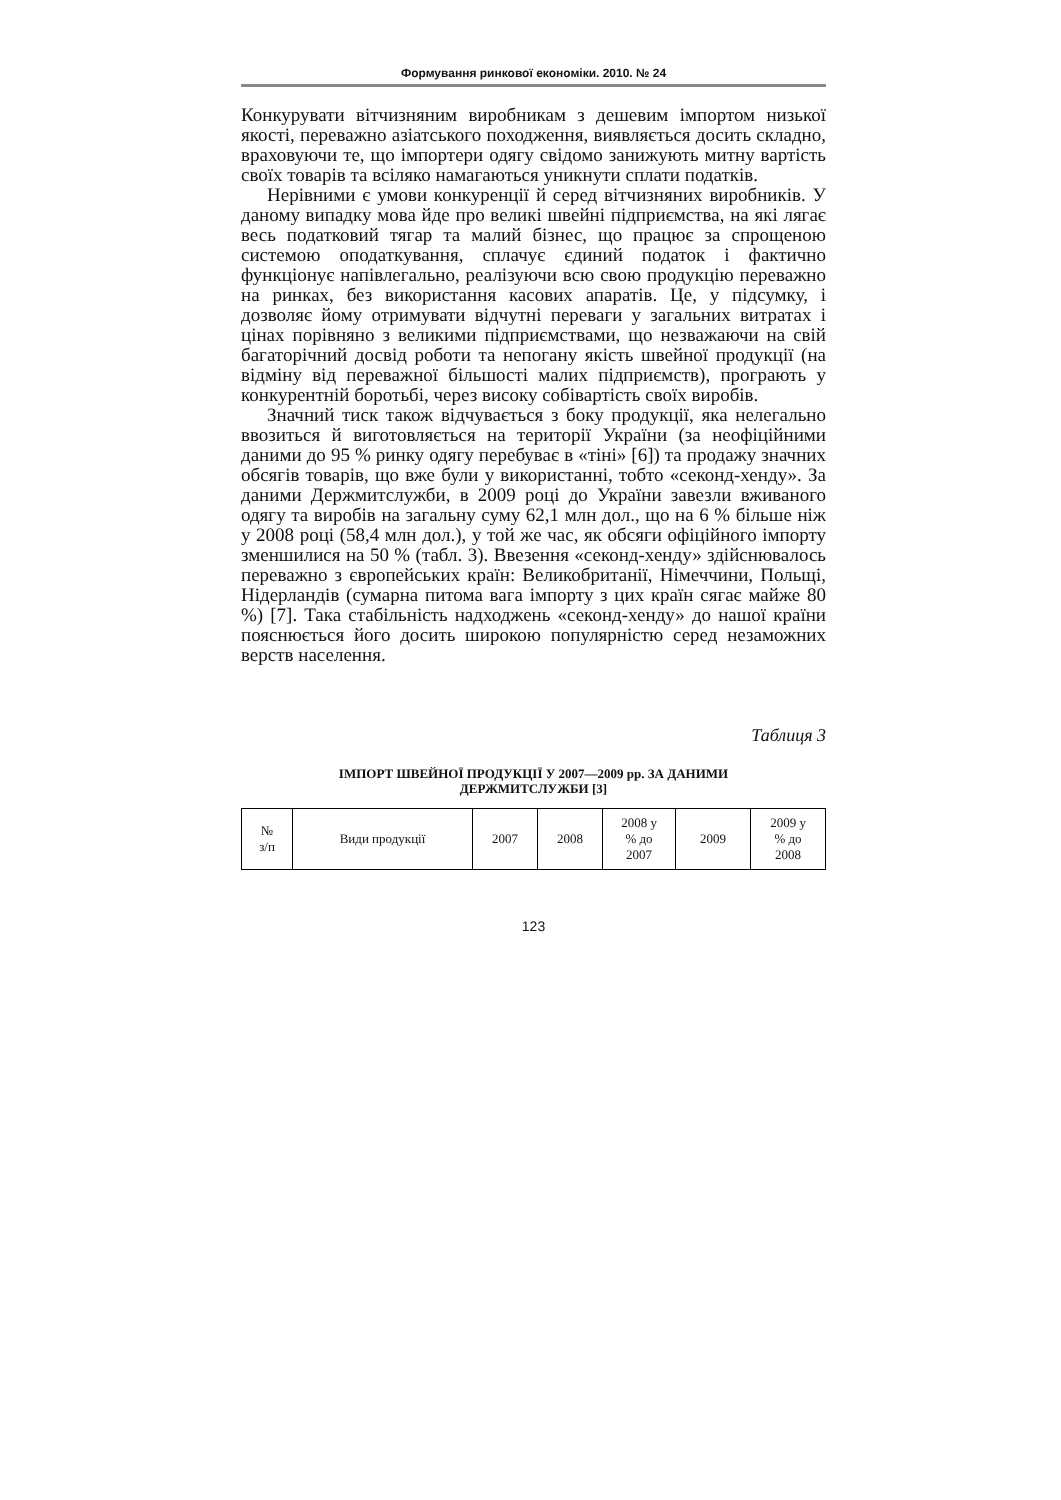Формування ринкової економіки. 2010. № 24
Конкурувати вітчизняним виробникам з дешевим імпортом низької якості, переважно азіатського походження, виявляється досить складно, враховуючи те, що імпортери одягу свідомо занижують митну вартість своїх товарів та всіляко намагаються уникнути сплати податків.
Нерівними є умови конкуренції й серед вітчизняних виробників. У даному випадку мова йде про великі швейні підприємства, на які лягає весь податковий тягар та малий бізнес, що працює за спрощеною системою оподаткування, сплачує єдиний податок і фактично функціонує напівлегально, реалізуючи всю свою продукцію переважно на ринках, без використання касових апаратів. Це, у підсумку, і дозволяє йому отримувати відчутні переваги у загальних витратах і цінах порівняно з великими підприємствами, що незважаючи на свій багаторічний досвід роботи та непогану якість швейної продукції (на відміну від переважної більшості малих підприємств), програють у конкурентній боротьбі, через високу собівартість своїх виробів.
Значний тиск також відчувається з боку продукції, яка нелегально ввозиться й виготовляється на території України (за неофіційними даними до 95 % ринку одягу перебуває в «тіні» [6]) та продажу значних обсягів товарів, що вже були у використанні, тобто «секонд-хенду». За даними Держмитслужби, в 2009 році до України завезли вживаного одягу та виробів на загальну суму 62,1 млн дол., що на 6 % більше ніж у 2008 році (58,4 млн дол.), у той же час, як обсяги офіційного імпорту зменшилися на 50 % (табл. 3). Ввезення «секонд-хенду» здійснювалось переважно з європейських країн: Великобританії, Німеччини, Польщі, Нідерландів (сумарна питома вага імпорту з цих країн сягає майже 80 %) [7]. Така стабільність надходжень «секонд-хенду» до нашої країни пояснюється його досить широкою популярністю серед незаможних верств населення.
Таблиця 3
ІМПОРТ ШВЕЙНОЇ ПРОДУКЦІЇ У 2007—2009 рр. ЗА ДАНИМИ
ДЕРЖМИТСЛУЖБИ [3]
| № з/п | Види продукції | 2007 | 2008 | 2008 у % до 2007 | 2009 | 2009 у % до 2008 |
| --- | --- | --- | --- | --- | --- | --- |
123